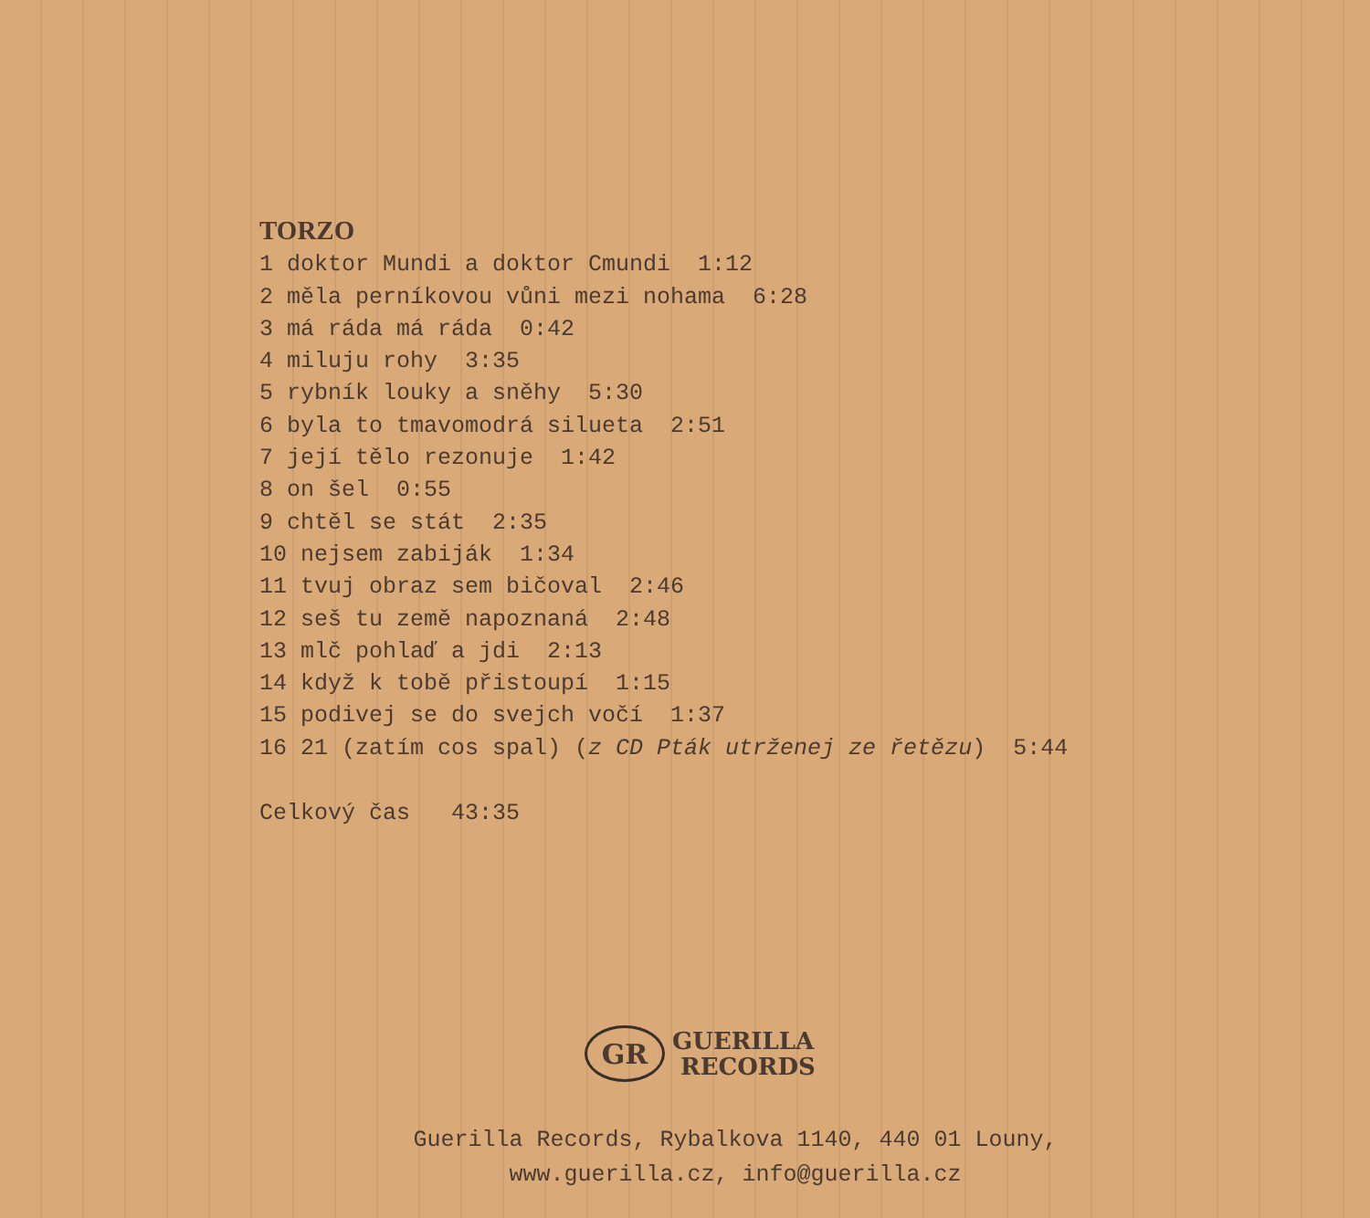TORZO
1 doktor Mundi a doktor Cmundi 1:12
2 měla perníkovou vůni mezi nohama 6:28
3 má ráda má ráda 0:42
4 miluju rohy 3:35
5 rybník louky a sněhy 5:30
6 byla to tmavomodrá silueta 2:51
7 její tělo rezonuje 1:42
8 on šel 0:55
9 chtěl se stát 2:35
10 nejsem zabiják 1:34
11 tvuj obraz sem bičoval 2:46
12 seš tu země napoznaná 2:48
13 mlč pohlaď a jdi 2:13
14 když k tobě přistoupí 1:15
15 podivej se do svejch vočí 1:37
16 21 (zatím cos spal) (z CD Pták utrženej ze řetězu) 5:44
Celkový čas 43:35
GR
GUERILLA
RECORDS
Guerilla Records, Rybalkova 1140, 440 01 Louny,
www.guerilla.cz, info@guerilla.cz